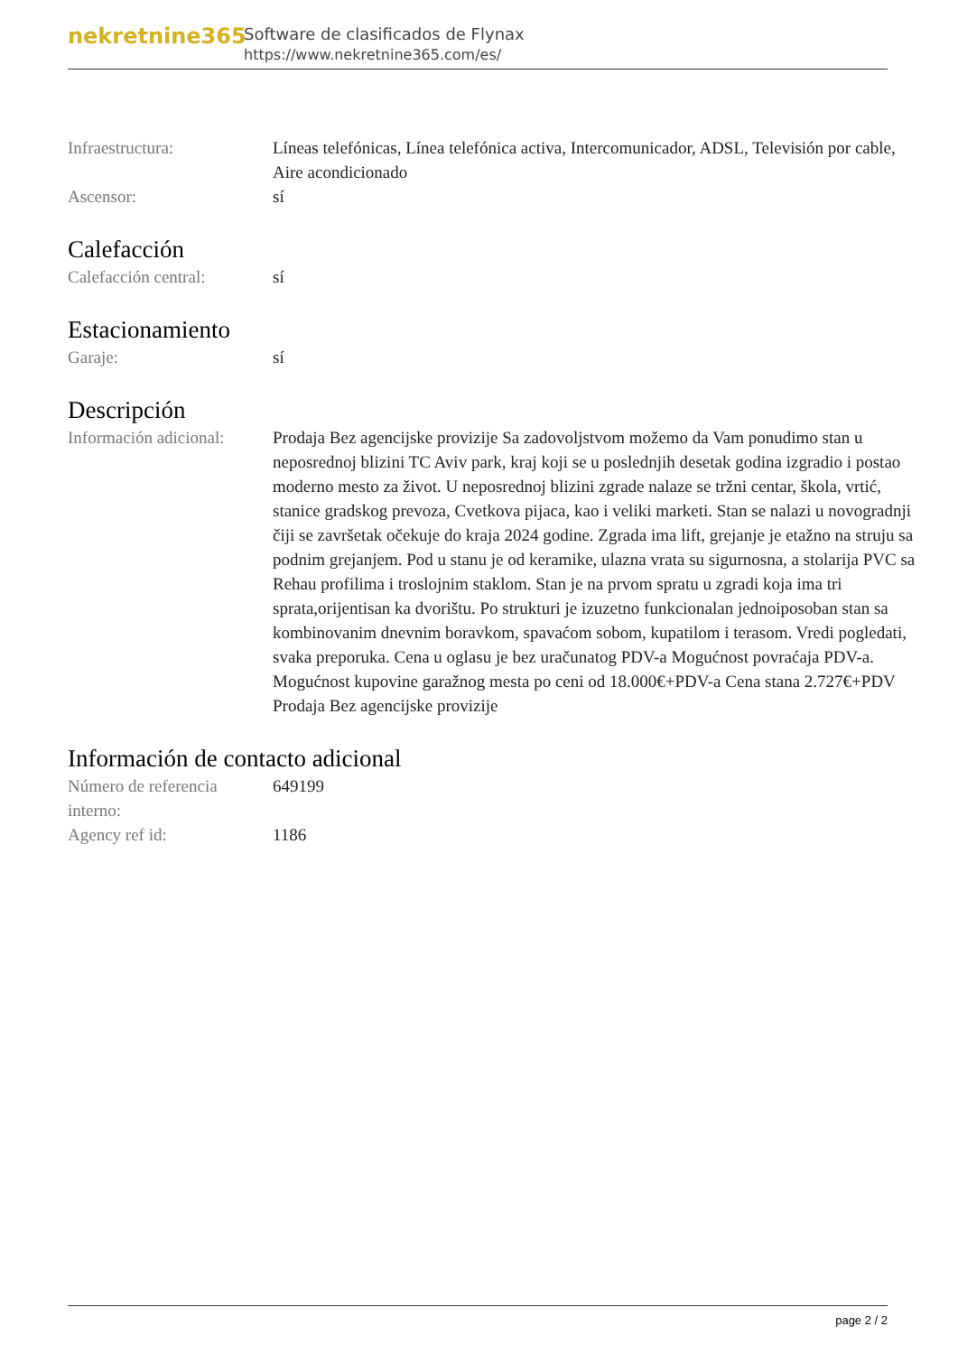nekretnine365
Software de clasificados de Flynax
https://www.nekretnine365.com/es/
| Infraestructura: | Líneas telefónicas, Línea telefónica activa, Intercomunicador, ADSL, Televisión por cable, Aire acondicionado |
| Ascensor: | sí |
Calefacción
| Calefacción central: | sí |
Estacionamiento
| Garaje: | sí |
Descripción
| Información adicional: | Prodaja Bez agencijske provizije Sa zadovoljstvom možemo da Vam ponudimo stan u neposrednoj blizini TC Aviv park, kraj koji se u poslednjih desetak godina izgradio i postao moderno mesto za život. U neposrednoj blizini zgrade nalaze se tržni centar, škola, vrtić, stanice gradskog prevoza, Cvetkova pijaca, kao i veliki marketi. Stan se nalazi u novogradnji čiji se završetak očekuje do kraja 2024 godine. Zgrada ima lift, grejanje je etažno na struju sa podnim grejanjem. Pod u stanu je od keramike, ulazna vrata su sigurnosna, a stolarija PVC sa Rehau profilima i troslojnim staklom. Stan je na prvom spratu u zgradi koja ima tri sprata,orijentisan ka dvorištu. Po strukturi je izuzetno funkcionalan jednoiposoban stan sa kombinovanim dnevnim boravkom, spavaćom sobom, kupatilom i terasom. Vredi pogledati, svaka preporuka. Cena u oglasu je bez uračunatog PDV-a Mogućnost povraćaja PDV-a. Mogućnost kupovine garažnog mesta po ceni od 18.000€+PDV-a Cena stana 2.727€+PDV Prodaja Bez agencijske provizije |
Información de contacto adicional
| Número de referencia interno: | 649199 |
| Agency ref id: | 1186 |
page 2 / 2